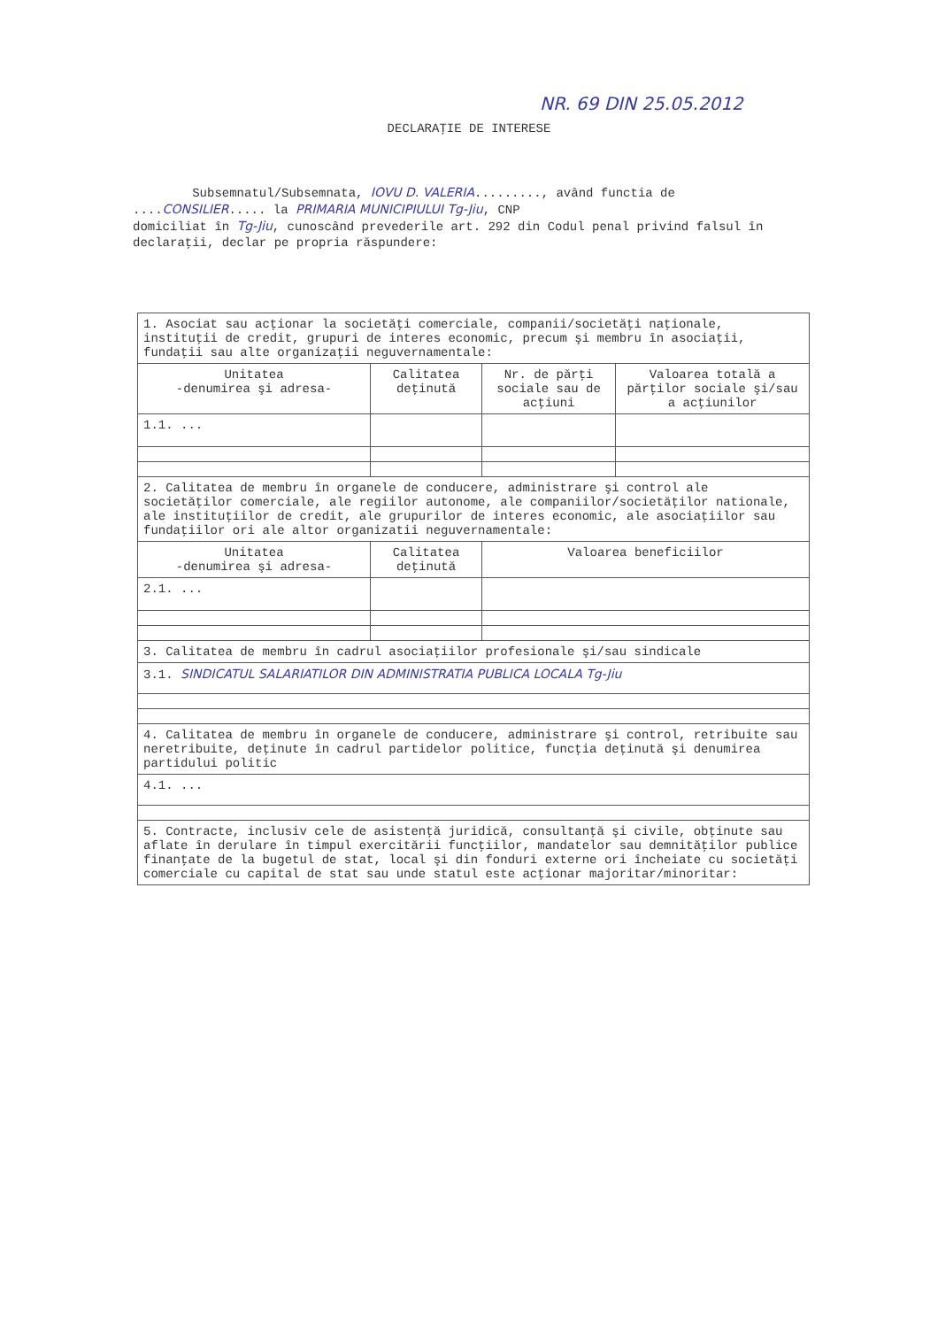NR. 69 DIN 25.05.2012
DECLARAŢIE DE INTERESE
Subsemnatul/Subsemnata, IOVU D. VALERIA........., având functia de ....CONSILIER..... la PRIMARIA MUNICIPIULUI Tg-Jiu, CNP
domiciliat în Tg-Jiu, cunoscând prevederile art. 292 din Codul penal privind falsul în declaraţii, declar pe propria răspundere:
| 1. Asociat sau acţionar la societăţi comerciale, companii/societăţi naţionale, instituţii de credit, grupuri de interes economic, precum şi membru în asociaţii, fundaţii sau alte organizaţii neguvernamentale: | | | |
| Unitatea -denumirea şi adresa- | Calitatea deţinută | Nr. de părţi sociale sau de acţiuni | Valoarea totală a părţilor sociale şi/sau a acţiunilor |
| 1.1. ... | | | |
| 2. Calitatea de membru în organele de conducere, administrare şi control ale societăţilor comerciale, ale regiilor autonome, ale companiilor/societăţilor nationale, ale instituţiilor de credit, ale grupurilor de interes economic, ale asociaţiilor sau fundaţiilor ori ale altor organizatii neguvernamentale: | | | |
| Unitatea -denumirea şi adresa- | Calitatea deţinută | Valoarea beneficiilor | |
| 2.1. ... | | | |
| 3. Calitatea de membru în cadrul asociaţiilor profesionale şi/sau sindicale | | | |
| 3.1. SINDICATUL SALARIATILOR DIN ADMINISTRATIA PUBLICA LOCALA Tg-Jiu | | | |
| 4. Calitatea de membru în organele de conducere, administrare şi control, retribuite sau neretribuite, deţinute în cadrul partidelor politice, funcţia deţinută şi denumirea partidului politic | | | |
| 4.1. ... | | | |
| 5. Contracte, inclusiv cele de asistenţă juridică, consultanţă şi civile, obţinute sau aflate în derulare în timpul exercitării funcţiilor, mandatelor sau demnităţilor publice finanţate de la bugetul de stat, local şi din fonduri externe ori încheiate cu societăţi comerciale cu capital de stat sau unde statul este acţionar majoritar/minoritar: | | | |